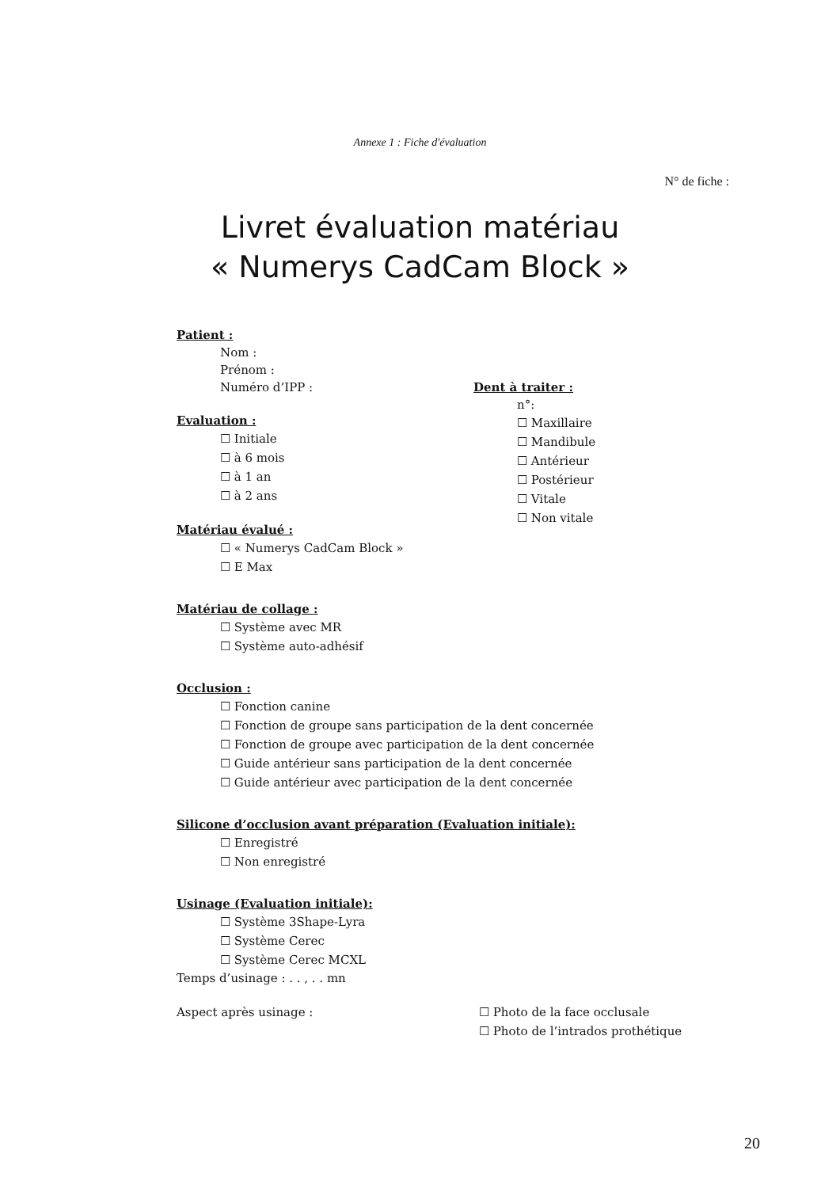Annexe 1 : Fiche d'évaluation
N° de fiche :
Livret évaluation matériau
« Numerys CadCam Block »
Patient :
Nom :
Prénom :
Numéro d’IPP :
Evaluation :
☐ Initiale
☐ à 6 mois
☐ à 1 an
☐ à 2 ans
Matériau évalué :
☐ « Numerys CadCam Block »
☐ E Max
Matériau de collage :
☐ Système avec MR
☐ Système auto-adhésif
Occlusion :
☐ Fonction canine
☐ Fonction de groupe sans participation de la dent concernée
☐ Fonction de groupe avec participation de la dent concernée
☐ Guide antérieur sans participation de la dent concernée
☐ Guide antérieur avec participation de la dent concernée
Silicone d’occlusion avant préparation (Evaluation initiale):
☐ Enregistré
☐ Non enregistré
Usinage (Evaluation initiale):
☐ Système 3Shape-Lyra
☐ Système Cerec
☐ Système Cerec MCXL
Temps d’usinage : . . , . . mn
Aspect après usinage : ☐ Photo de la face occlusale
☐ Photo de l’intrados prothétique
Dent à traiter :
n°:
☐ Maxillaire
☐ Mandibule
☐ Antérieur
☐ Postérieur
☐ Vitale
☐ Non vitale
20